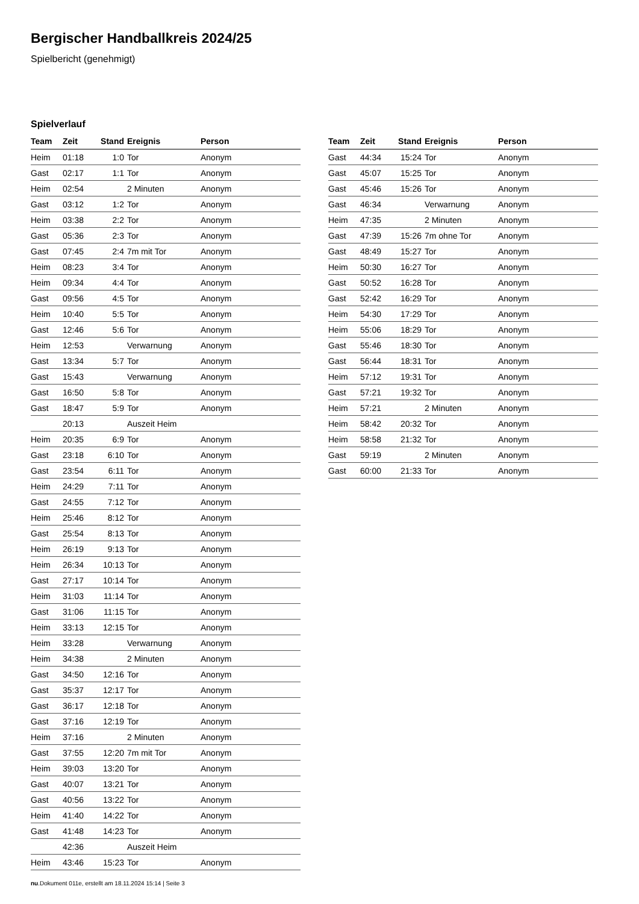Bergischer Handballkreis 2024/25
Spielbericht (genehmigt)
Spielverlauf
| Team | Zeit | Stand | Ereignis | Person |
| --- | --- | --- | --- | --- |
| Heim | 01:18 | 1:0 | Tor | Anonym |
| Gast | 02:17 | 1:1 | Tor | Anonym |
| Heim | 02:54 | | 2 Minuten | Anonym |
| Gast | 03:12 | 1:2 | Tor | Anonym |
| Heim | 03:38 | 2:2 | Tor | Anonym |
| Gast | 05:36 | 2:3 | Tor | Anonym |
| Gast | 07:45 | 2:4 | 7m mit Tor | Anonym |
| Heim | 08:23 | 3:4 | Tor | Anonym |
| Heim | 09:34 | 4:4 | Tor | Anonym |
| Gast | 09:56 | 4:5 | Tor | Anonym |
| Heim | 10:40 | 5:5 | Tor | Anonym |
| Gast | 12:46 | 5:6 | Tor | Anonym |
| Heim | 12:53 | | Verwarnung | Anonym |
| Gast | 13:34 | 5:7 | Tor | Anonym |
| Gast | 15:43 | | Verwarnung | Anonym |
| Gast | 16:50 | 5:8 | Tor | Anonym |
| Gast | 18:47 | 5:9 | Tor | Anonym |
| | 20:13 | | Auszeit Heim | |
| Heim | 20:35 | 6:9 | Tor | Anonym |
| Gast | 23:18 | 6:10 | Tor | Anonym |
| Gast | 23:54 | 6:11 | Tor | Anonym |
| Heim | 24:29 | 7:11 | Tor | Anonym |
| Gast | 24:55 | 7:12 | Tor | Anonym |
| Heim | 25:46 | 8:12 | Tor | Anonym |
| Gast | 25:54 | 8:13 | Tor | Anonym |
| Heim | 26:19 | 9:13 | Tor | Anonym |
| Heim | 26:34 | 10:13 | Tor | Anonym |
| Gast | 27:17 | 10:14 | Tor | Anonym |
| Heim | 31:03 | 11:14 | Tor | Anonym |
| Gast | 31:06 | 11:15 | Tor | Anonym |
| Heim | 33:13 | 12:15 | Tor | Anonym |
| Heim | 33:28 | | Verwarnung | Anonym |
| Heim | 34:38 | | 2 Minuten | Anonym |
| Gast | 34:50 | 12:16 | Tor | Anonym |
| Gast | 35:37 | 12:17 | Tor | Anonym |
| Gast | 36:17 | 12:18 | Tor | Anonym |
| Gast | 37:16 | 12:19 | Tor | Anonym |
| Heim | 37:16 | | 2 Minuten | Anonym |
| Gast | 37:55 | 12:20 | 7m mit Tor | Anonym |
| Heim | 39:03 | 13:20 | Tor | Anonym |
| Gast | 40:07 | 13:21 | Tor | Anonym |
| Gast | 40:56 | 13:22 | Tor | Anonym |
| Heim | 41:40 | 14:22 | Tor | Anonym |
| Gast | 41:48 | 14:23 | Tor | Anonym |
| | 42:36 | | Auszeit Heim | |
| Heim | 43:46 | 15:23 | Tor | Anonym |
| Team | Zeit | Stand | Ereignis | Person |
| --- | --- | --- | --- | --- |
| Gast | 44:34 | 15:24 | Tor | Anonym |
| Gast | 45:07 | 15:25 | Tor | Anonym |
| Gast | 45:46 | 15:26 | Tor | Anonym |
| Gast | 46:34 | | Verwarnung | Anonym |
| Heim | 47:35 | | 2 Minuten | Anonym |
| Gast | 47:39 | 15:26 | 7m ohne Tor | Anonym |
| Gast | 48:49 | 15:27 | Tor | Anonym |
| Heim | 50:30 | 16:27 | Tor | Anonym |
| Gast | 50:52 | 16:28 | Tor | Anonym |
| Gast | 52:42 | 16:29 | Tor | Anonym |
| Heim | 54:30 | 17:29 | Tor | Anonym |
| Heim | 55:06 | 18:29 | Tor | Anonym |
| Gast | 55:46 | 18:30 | Tor | Anonym |
| Gast | 56:44 | 18:31 | Tor | Anonym |
| Heim | 57:12 | 19:31 | Tor | Anonym |
| Gast | 57:21 | 19:32 | Tor | Anonym |
| Heim | 57:21 | | 2 Minuten | Anonym |
| Heim | 58:42 | 20:32 | Tor | Anonym |
| Heim | 58:58 | 21:32 | Tor | Anonym |
| Gast | 59:19 | | 2 Minuten | Anonym |
| Gast | 60:00 | 21:33 | Tor | Anonym |
nu.Dokument 011e, erstellt am 18.11.2024 15:14 | Seite 3